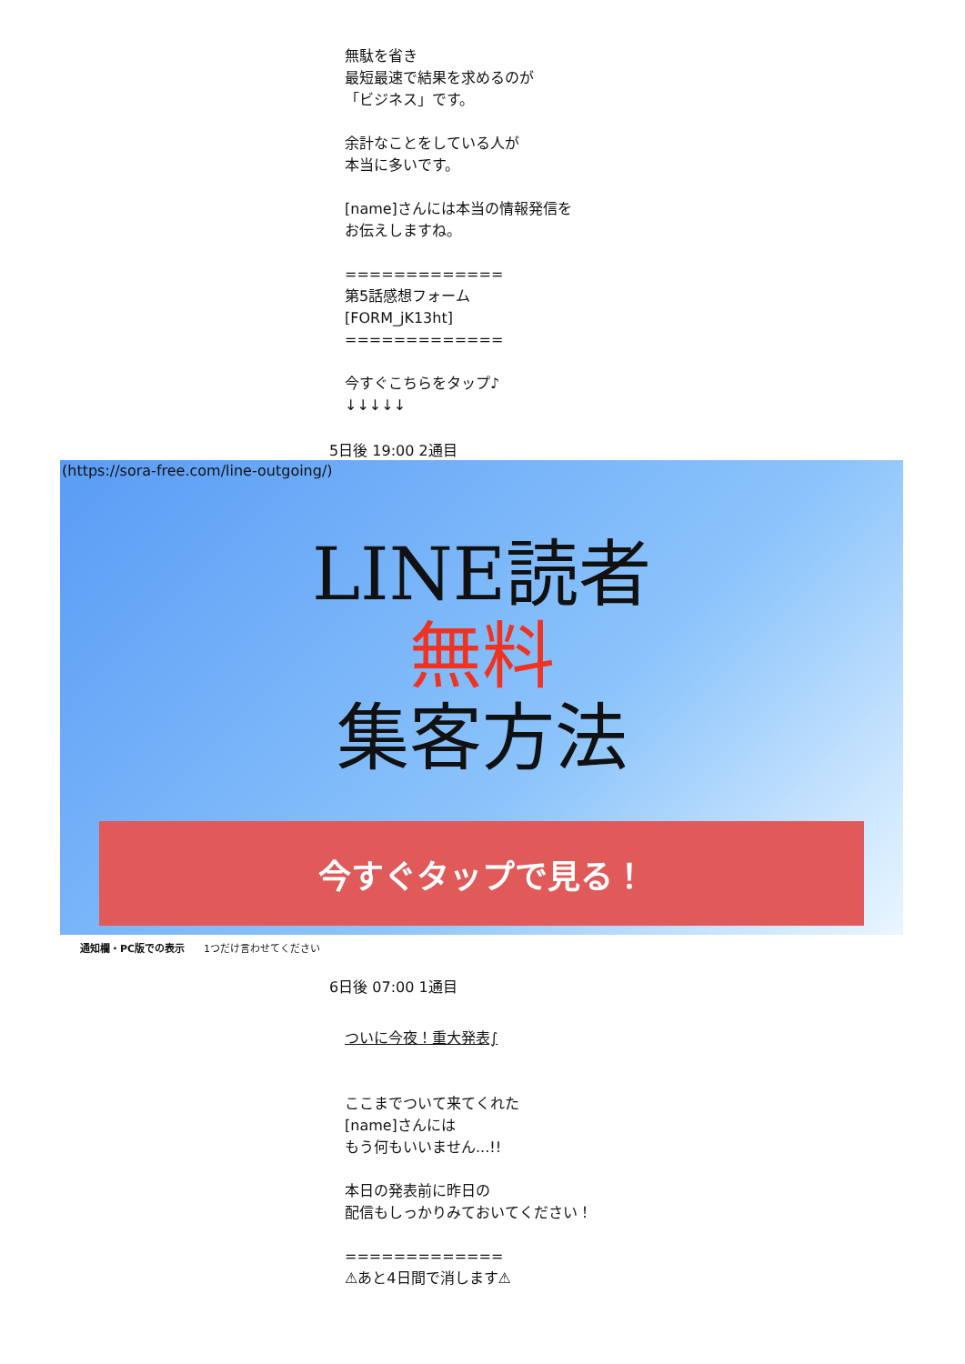無駄を省き
最短最速で結果を求めるのが
「ビジネス」です。
余計なことをしている人が
本当に多いです。
[name]さんには本当の情報発信を
お伝えしますね。
=============
第5話感想フォーム
[FORM_jK13ht]
=============
今すぐこちらをタップ♪
↓↓↓↓↓
5日後 19:00 2通目
(https://sora-free.com/line-outgoing/)
LINE読者
無料
集客方法
今すぐタップで見る！
通知欄・PC版での表示 1つだけ言わせてください
6日後 07:00 1通目
ついに今夜！重大発表∫
ここまでついて来てくれた
[name]さんには
もう何もいいません...!!
本日の発表前に昨日の
配信もしっかりみておいてください！
=============
⚠あと4日間で消します⚠